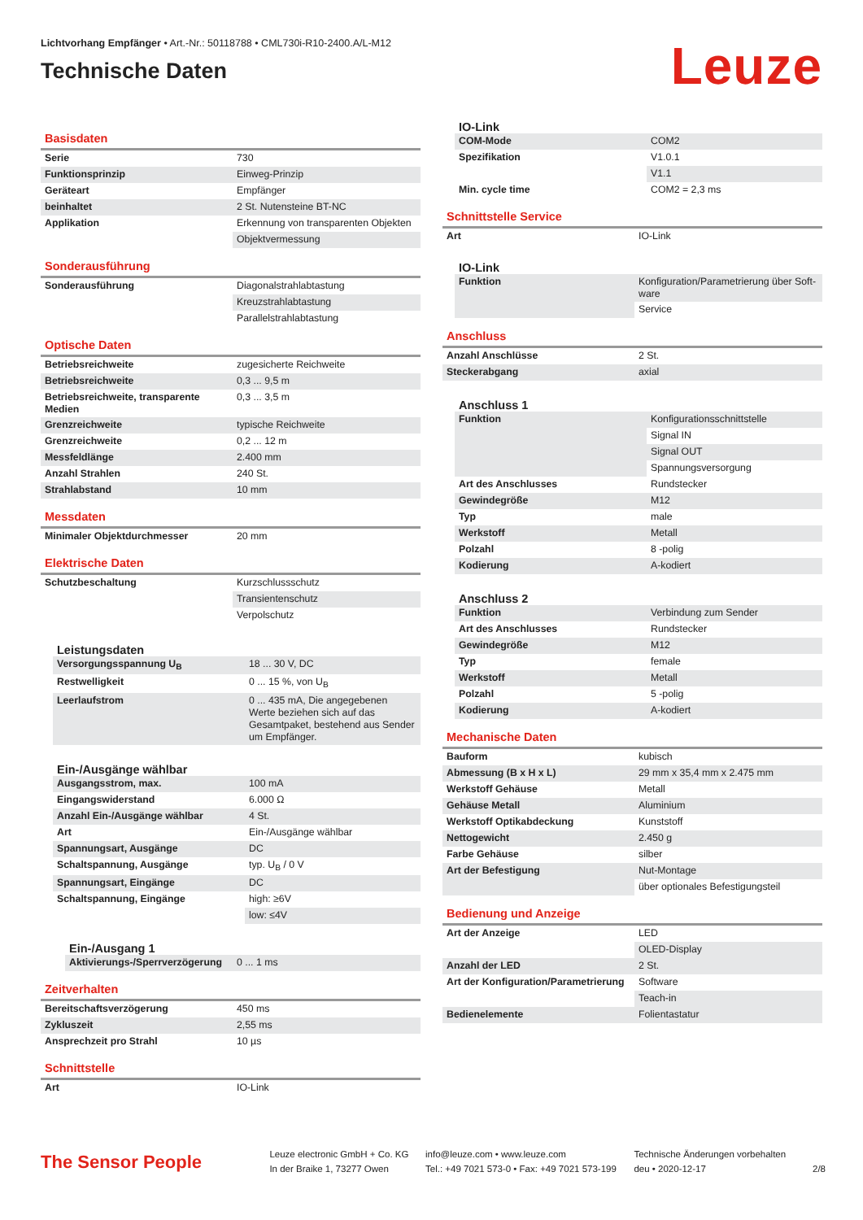Lichtvorhang Empfänger • Art.-Nr.: 50118788 • CML730i-R10-2400.A/L-M12
Technische Daten
Leuze
Basisdaten
| Serie | 730 |
| Funktionsprinzip | Einweg-Prinzip |
| Geräteart | Empfänger |
| beinhaltet | 2 St. Nutensteine BT-NC |
| Applikation | Erkennung von transparenten Objekten |
| | Objektvermessung |
Sonderausführung
| Sonderausführung | Diagonalstrahlabtastung |
| | Kreuzstrahlabtastung |
| | Parallelstrahlabtastung |
Optische Daten
| Betriebsreichweite | zugesicherte Reichweite |
| Betriebsreichweite | 0,3 ... 9,5 m |
| Betriebsreichweite, transparente Medien | 0,3 ... 3,5 m |
| Grenzreichweite | typische Reichweite |
| Grenzreichweite | 0,2 ... 12 m |
| Messfeldlänge | 2.400 mm |
| Anzahl Strahlen | 240 St. |
| Strahlabstand | 10 mm |
Messdaten
| Minimaler Objektdurchmesser | 20 mm |
Elektrische Daten
| Schutzbeschaltung | Kurzschlussschutz |
| | Transientenschutz |
| | Verpolschutz |
Leistungsdaten
| Versorgungsspannung U<sub>B</sub> | 18 ... 30 V, DC |
| Restwelligkeit | 0 ... 15 %, von U<sub>B</sub> |
| Leerlaufstrom | 0 ... 435 mA, Die angegebenen Werte beziehen sich auf das Gesamtpaket, bestehend aus Sender um Empfänger. |
Ein-/Ausgänge wählbar
| Ausgangsstrom, max. | 100 mA |
| Eingangswiderstand | 6.000 Ω |
| Anzahl Ein-/Ausgänge wählbar | 4 St. |
| Art | Ein-/Ausgänge wählbar |
| Spannungsart, Ausgänge | DC |
| Schaltspannung, Ausgänge | typ. U<sub>B</sub> / 0 V |
| Spannungsart, Eingänge | DC |
| Schaltspannung, Eingänge | high: ≥6V |
| | low: ≤4V |
Ein-/Ausgang 1
| Aktivierungs-/Sperrverzögerung | 0 ... 1 ms |
Zeitverhalten
| Bereitschaftsverzögerung | 450 ms |
| Zykluszeit | 2,55 ms |
| Ansprechzeit pro Strahl | 10 µs |
Schnittstelle
| Art | IO-Link |
IO-Link
| COM-Mode | COM2 |
| Spezifikation | V1.0.1 |
| | V1.1 |
| Min. cycle time | COM2 = 2,3 ms |
Schnittstelle Service
| Art | IO-Link |
IO-Link
| Funktion | Konfiguration/Parametrierung über Soft-ware |
| | Service |
Anschluss
| Anzahl Anschlüsse | 2 St. |
| Steckerabgang | axial |
Anschluss 1
| Funktion | Konfigurationsschnittstelle |
| | Signal IN |
| | Signal OUT |
| | Spannungsversorgung |
| Art des Anschlusses | Rundstecker |
| Gewindegröße | M12 |
| Typ | male |
| Werkstoff | Metall |
| Polzahl | 8 -polig |
| Kodierung | A-kodiert |
Anschluss 2
| Funktion | Verbindung zum Sender |
| Art des Anschlusses | Rundstecker |
| Gewindegröße | M12 |
| Typ | female |
| Werkstoff | Metall |
| Polzahl | 5 -polig |
| Kodierung | A-kodiert |
Mechanische Daten
| Bauform | kubisch |
| Abmessung (B x H x L) | 29 mm x 35,4 mm x 2.475 mm |
| Werkstoff Gehäuse | Metall |
| Gehäuse Metall | Aluminium |
| Werkstoff Optikabdeckung | Kunststoff |
| Nettogewicht | 2.450 g |
| Farbe Gehäuse | silber |
| Art der Befestigung | Nut-Montage |
| | über optionales Befestigungsteil |
Bedienung und Anzeige
| Art der Anzeige | LED |
| | OLED-Display |
| Anzahl der LED | 2 St. |
| Art der Konfiguration/Parametrierung | Software |
| | Teach-in |
| Bedienelemente | Folientastatur |
The Sensor People
Leuze electronic GmbH + Co. KG
In der Braike 1, 73277 Owen
info@leuze.com • www.leuze.com
Tel.: +49 7021 573-0 • Fax: +49 7021 573-199
Technische Änderungen vorbehalten
deu • 2020-12-17
2/8